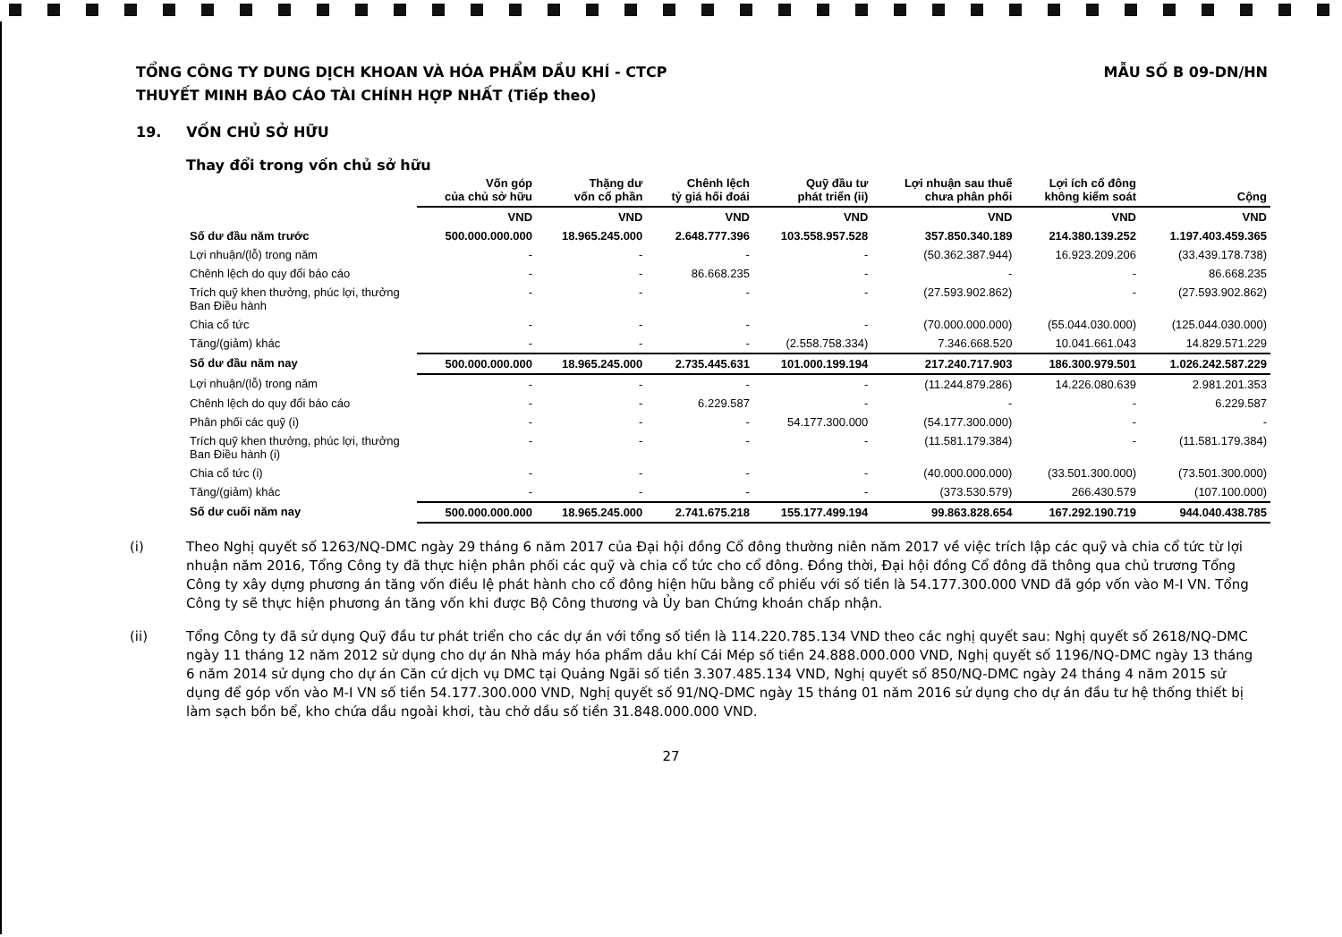TỔNG CÔNG TY DUNG DỊCH KHOAN VÀ HÓA PHẨM DẦU KHÍ - CTCP
THUYẾT MINH BÁO CÁO TÀI CHÍNH HỢP NHẤT (Tiếp theo)
MẪU SỐ B 09-DN/HN
19. VỐN CHỦ SỞ HỮU
Thay đổi trong vốn chủ sở hữu
| | Vốn góp của chủ sở hữu | Thặng dư vốn cổ phần | Chênh lệch tỷ giá hối đoái | Quỹ đầu tư phát triển (ii) | Lợi nhuận sau thuế chưa phân phối | Lợi ích cổ đông không kiểm soát | Cộng |
| --- | --- | --- | --- | --- | --- | --- | --- |
| | VND | VND | VND | VND | VND | VND | VND |
| Số dư đầu năm trước | 500.000.000.000 | 18.965.245.000 | 2.648.777.396 | 103.558.957.528 | 357.850.340.189 | 214.380.139.252 | 1.197.403.459.365 |
| Lợi nhuận/(lỗ) trong năm | - | - | - | - | (50.362.387.944) | 16.923.209.206 | (33.439.178.738) |
| Chênh lệch do quy đổi báo cáo | - | - | 86.668.235 | - | - | - | 86.668.235 |
| Trích quỹ khen thưởng, phúc lợi, thưởng Ban Điều hành | - | - | - | - | (27.593.902.862) | - | (27.593.902.862) |
| Chia cổ tức | - | - | - | - | (70.000.000.000) | (55.044.030.000) | (125.044.030.000) |
| Tăng/(giảm) khác | - | - | - | (2.558.758.334) | 7.346.668.520 | 10.041.661.043 | 14.829.571.229 |
| Số dư đầu năm nay | 500.000.000.000 | 18.965.245.000 | 2.735.445.631 | 101.000.199.194 | 217.240.717.903 | 186.300.979.501 | 1.026.242.587.229 |
| Lợi nhuận/(lỗ) trong năm | - | - | - | - | (11.244.879.286) | 14.226.080.639 | 2.981.201.353 |
| Chênh lệch do quy đổi báo cáo | - | - | 6.229.587 | - | - | - | 6.229.587 |
| Phân phối các quỹ (i) | - | - | - | 54.177.300.000 | (54.177.300.000) | - | - |
| Trích quỹ khen thưởng, phúc lợi, thưởng Ban Điều hành (i) | - | - | - | - | (11.581.179.384) | - | (11.581.179.384) |
| Chia cổ tức (i) | - | - | - | - | (40.000.000.000) | (33.501.300.000) | (73.501.300.000) |
| Tăng/(giảm) khác | - | - | - | - | (373.530.579) | 266.430.579 | (107.100.000) |
| Số dư cuối năm nay | 500.000.000.000 | 18.965.245.000 | 2.741.675.218 | 155.177.499.194 | 99.863.828.654 | 167.292.190.719 | 944.040.438.785 |
(i) Theo Nghị quyết số 1263/NQ-DMC ngày 29 tháng 6 năm 2017 của Đại hội đồng Cổ đông thường niên năm 2017 về việc trích lập các quỹ và chia cổ tức từ lợi nhuận năm 2016, Tổng Công ty đã thực hiện phân phối các quỹ và chia cổ tức cho cổ đông. Đồng thời, Đại hội đồng Cổ đông đã thông qua chủ trương Tổng Công ty xây dựng phương án tăng vốn điều lệ phát hành cho cổ đông hiện hữu bằng cổ phiếu với số tiền là 54.177.300.000 VND đã góp vốn vào M-I VN. Tổng Công ty sẽ thực hiện phương án tăng vốn khi được Bộ Công thương và Ủy ban Chứng khoán chấp nhận.
(ii) Tổng Công ty đã sử dụng Quỹ đầu tư phát triển cho các dự án với tổng số tiền là 114.220.785.134 VND theo các nghị quyết sau: Nghị quyết số 2618/NQ-DMC ngày 11 tháng 12 năm 2012 sử dụng cho dự án Nhà máy hóa phẩm dầu khí Cái Mép số tiền 24.888.000.000 VND, Nghị quyết số 1196/NQ-DMC ngày 13 tháng 6 năm 2014 sử dụng cho dự án Căn cứ dịch vụ DMC tại Quảng Ngãi số tiền 3.307.485.134 VND, Nghị quyết số 850/NQ-DMC ngày 24 tháng 4 năm 2015 sử dụng để góp vốn vào M-I VN số tiền 54.177.300.000 VND, Nghị quyết số 91/NQ-DMC ngày 15 tháng 01 năm 2016 sử dụng cho dự án đầu tư hệ thống thiết bị làm sạch bồn bể, kho chứa dầu ngoài khơi, tàu chở dầu số tiền 31.848.000.000 VND.
27